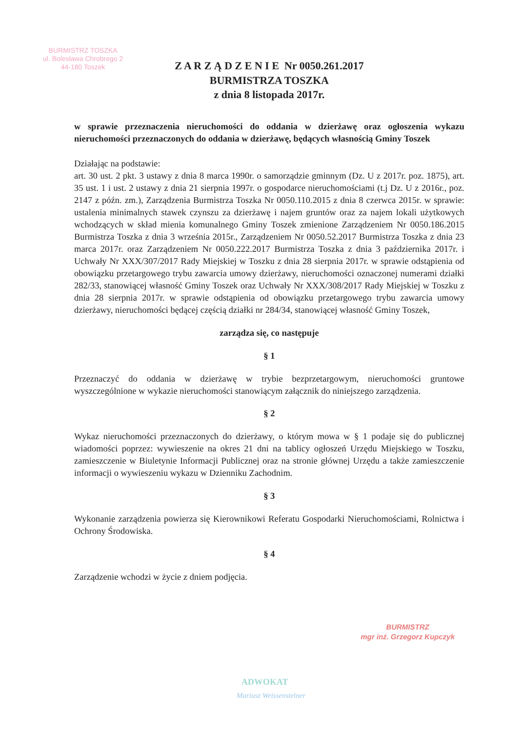BURMISTRZ TOSZKA
ul. Bolesława Chrobrego 2
44-180 Toszek
Z A R Z Ą D Z E N I E Nr 0050.261.2017
BURMISTRZA TOSZKA
z dnia 8 listopada 2017r.
w sprawie przeznaczenia nieruchomości do oddania w dzierżawę oraz ogłoszenia wykazu nieruchomości przeznaczonych do oddania w dzierżawę, będących własnością Gminy Toszek
Działając na podstawie:
art. 30 ust. 2 pkt. 3 ustawy z dnia 8 marca 1990r. o samorządzie gminnym (Dz. U z 2017r. poz. 1875), art. 35 ust. 1 i ust. 2 ustawy z dnia 21 sierpnia 1997r. o gospodarce nieruchomościami (t.j Dz. U z 2016r., poz. 2147 z późn. zm.), Zarządzenia Burmistrza Toszka Nr 0050.110.2015 z dnia 8 czerwca 2015r. w sprawie: ustalenia minimalnych stawek czynszu za dzierżawę i najem gruntów oraz za najem lokali użytkowych wchodzących w skład mienia komunalnego Gminy Toszek zmienione Zarządzeniem Nr 0050.186.2015 Burmistrza Toszka z dnia 3 września 2015r., Zarządzeniem Nr 0050.52.2017 Burmistrza Toszka z dnia 23 marca 2017r. oraz Zarządzeniem Nr 0050.222.2017 Burmistrza Toszka z dnia 3 października 2017r. i Uchwały Nr XXX/307/2017 Rady Miejskiej w Toszku z dnia 28 sierpnia 2017r. w sprawie odstąpienia od obowiązku przetargowego trybu zawarcia umowy dzierżawy, nieruchomości oznaczonej numerami działki 282/33, stanowiącej własność Gminy Toszek oraz Uchwały Nr XXX/308/2017 Rady Miejskiej w Toszku z dnia 28 sierpnia 2017r. w sprawie odstąpienia od obowiązku przetargowego trybu zawarcia umowy dzierżawy, nieruchomości będącej częścią działki nr 284/34, stanowiącej własność Gminy Toszek,
zarządza się, co następuje
§ 1
Przeznaczyć do oddania w dzierżawę w trybie bezprzetargowym, nieruchomości gruntowe wyszczególnione w wykazie nieruchomości stanowiącym załącznik do niniejszego zarządzenia.
§ 2
Wykaz nieruchomości przeznaczonych do dzierżawy, o którym mowa w § 1 podaje się do publicznej wiadomości poprzez: wywieszenie na okres 21 dni na tablicy ogłoszeń Urzędu Miejskiego w Toszku, zamieszczenie w Biuletynie Informacji Publicznej oraz na stronie głównej Urzędu a także zamieszczenie informacji o wywieszeniu wykazu w Dzienniku Zachodnim.
§ 3
Wykonanie zarządzenia powierza się Kierownikowi Referatu Gospodarki Nieruchomościami, Rolnictwa i Ochrony Środowiska.
§ 4
Zarządzenie wchodzi w życie z dniem podjęcia.
BURMISTRZ
mgr inż. Grzegorz Kupczyk
ADWOKAT
Mariusz Weissensteiner